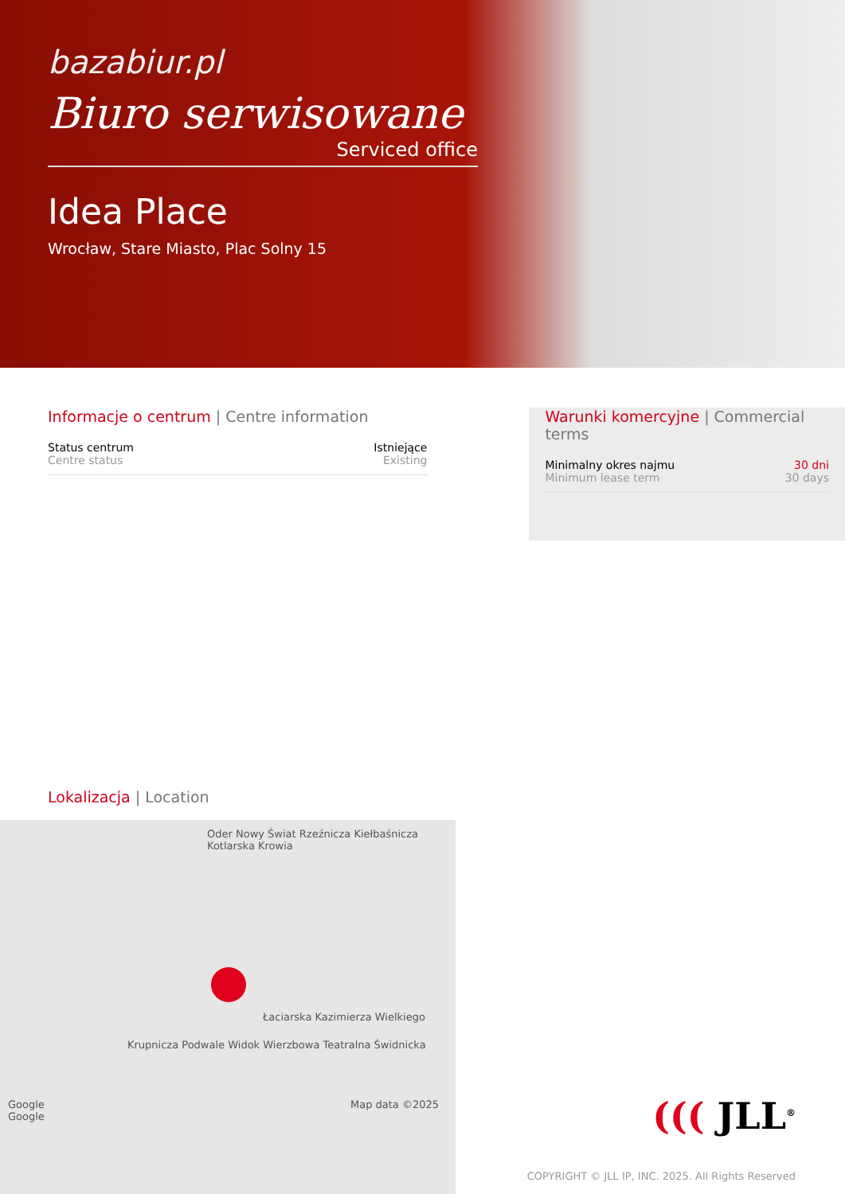bazabiur.pl
Biuro serwisowane
Serviced office
Idea Place
Wrocław, Stare Miasto, Plac Solny 15
Informacje o centrum | Centre information
Status centrum
Centre status
Istniejące
Existing
Warunki komercyjne | Commercial terms
Minimalny okres najmu
Minimum lease term
30 dni
30 days
Lokalizacja | Location
Oder Nowy Świat Rzeźnicza Kiełbaśnicza Kotlarska Krowia
Łaciarska Kazimierza Wielkiego
Krupnicza Podwale Widok Wierzbowa Teatralna Świdnicka
Google Map data ©2025 Google
((( JLL<sup>®</sup>
COPYRIGHT © JLL IP, INC. 2025. All Rights Reserved